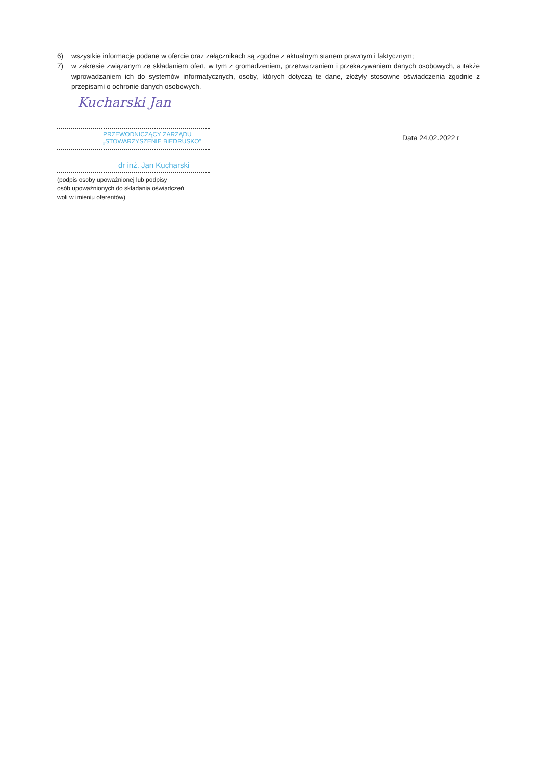6) wszystkie informacje podane w ofercie oraz załącznikach są zgodne z aktualnym stanem prawnym i faktycznym;
7) w zakresie związanym ze składaniem ofert, w tym z gromadzeniem, przetwarzaniem i przekazywaniem danych osobowych, a także wprowadzaniem ich do systemów informatycznych, osoby, których dotyczą te dane, złożyły stosowne oświadczenia zgodnie z przepisami o ochronie danych osobowych.
Kucharski Jan
PRZEWODNICZĄCY ZARZĄDU
„STOWARZYSZENIE BIEDRUSKO”
dr inż. Jan Kucharski
(podpis osoby upoważnionej lub podpisy
osób upoważnionych do składania oświadczeń
woli w imieniu oferentów)
Data 24.02.2022 r